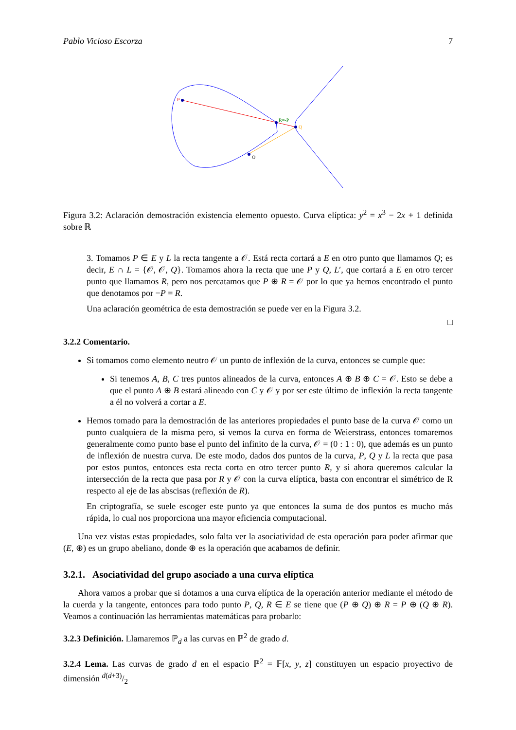Pablo Vicioso Escorza 7
P
R=-P
Q
O
Figura 3.2: Aclaración demostración existencia elemento opuesto. Curva elíptica: y<sup>2</sup> = x<sup>3</sup> − 2x + 1 definida sobre ℝ
3. Tomamos P ∈ E y L la recta tangente a 𝒪. Está recta cortará a E en otro punto que llamamos Q; es decir, E ∩ L = {𝒪, 𝒪, Q}. Tomamos ahora la recta que une P y Q, L′, que cortará a E en otro tercer punto que llamamos R, pero nos percatamos que P ⊕ R = 𝒪 por lo que ya hemos encontrado el punto que denotamos por −P = R.
Una aclaración geométrica de esta demostración se puede ver en la Figura 3.2.
□
3.2.2 Comentario.
Si tomamos como elemento neutro 𝒪 un punto de inflexión de la curva, entonces se cumple que:
Si tenemos A, B, C tres puntos alineados de la curva, entonces A ⊕ B ⊕ C = 𝒪. Esto se debe a que el punto A ⊕ B estará alineado con C y 𝒪 y por ser este último de inflexión la recta tangente a él no volverá a cortar a E.
Hemos tomado para la demostración de las anteriores propiedades el punto base de la curva 𝒪 como un punto cualquiera de la misma pero, si vemos la curva en forma de Weierstrass, entonces tomaremos generalmente como punto base el punto del infinito de la curva, 𝒪 = (0 : 1 : 0), que además es un punto de inflexión de nuestra curva. De este modo, dados dos puntos de la curva, P, Q y L la recta que pasa por estos puntos, entonces esta recta corta en otro tercer punto R, y si ahora queremos calcular la intersección de la recta que pasa por R y 𝒪 con la curva elíptica, basta con encontrar el simétrico de R respecto al eje de las abscisas (reflexión de R).
En criptografía, se suele escoger este punto ya que entonces la suma de dos puntos es mucho más rápida, lo cual nos proporciona una mayor eficiencia computacional.
Una vez vistas estas propiedades, solo falta ver la asociatividad de esta operación para poder afirmar que (E, ⊕) es un grupo abeliano, donde ⊕ es la operación que acabamos de definir.
3.2.1. Asociatividad del grupo asociado a una curva elíptica
Ahora vamos a probar que si dotamos a una curva elíptica de la operación anterior mediante el método de la cuerda y la tangente, entonces para todo punto P, Q, R ∈ E se tiene que (P ⊕ Q) ⊕ R = P ⊕ (Q ⊕ R). Veamos a continuación las herramientas matemáticas para probarlo:
3.2.3 Definición. Llamaremos ℙ<sub>d</sub> a las curvas en ℙ<sup>2</sup> de grado d.
3.2.4 Lema. Las curvas de grado d en el espacio ℙ<sup>2</sup> = 𝔽[x, y, z] constituyen un espacio proyectivo de dimensión d(d+3)/2